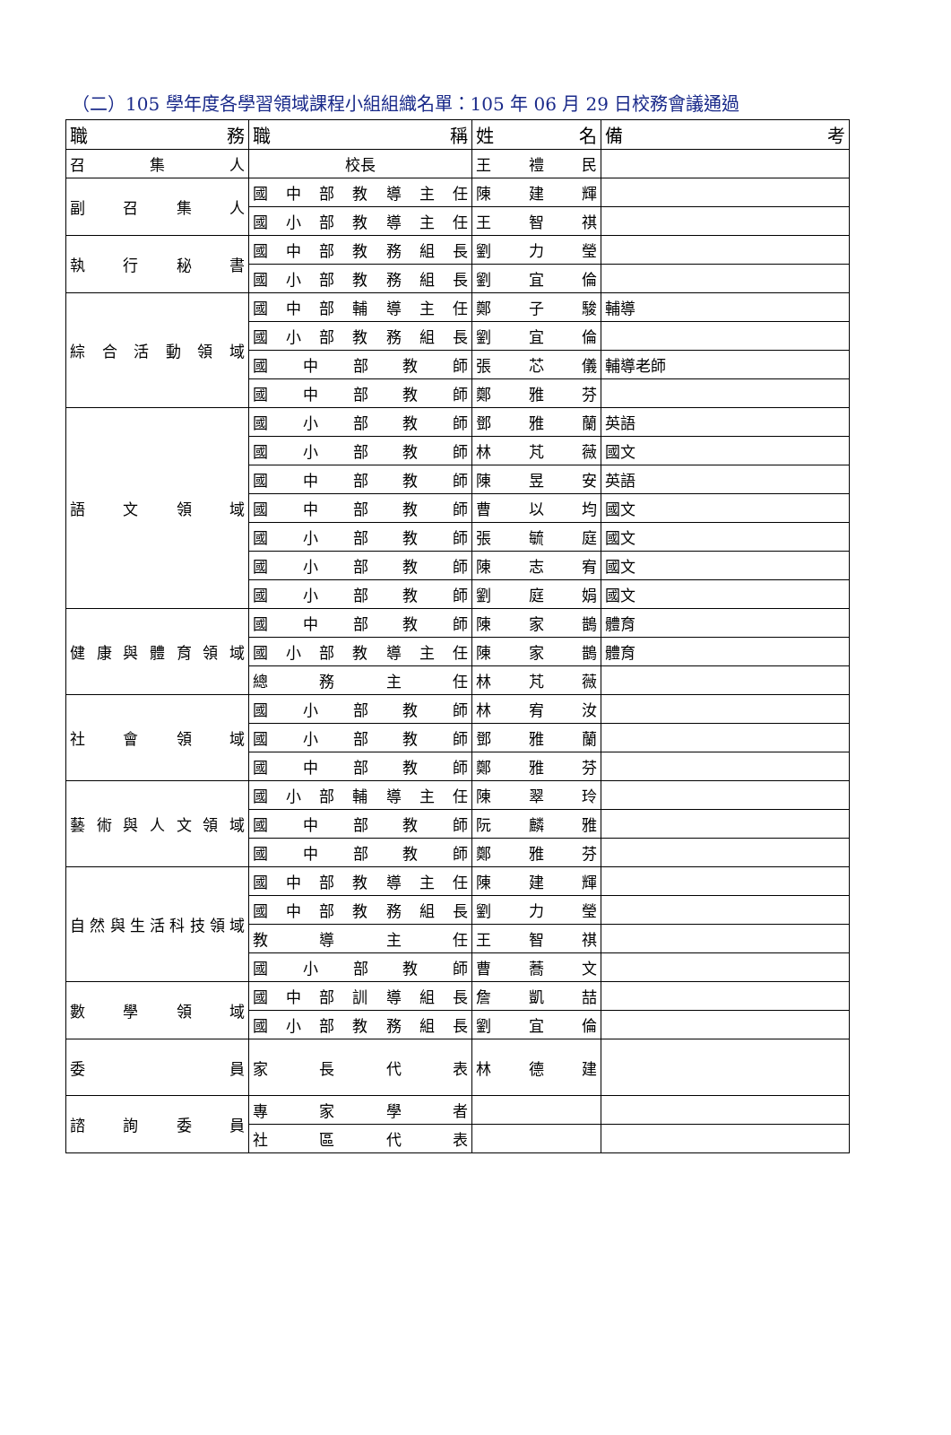（二）105 學年度各學習領域課程小組組織名單：105 年 06 月 29 日校務會議通過
| 職務 | 職稱 | 姓名 | 備考 |
| --- | --- | --- | --- |
| 召集人 | 校長 | 王禮民 | |
| 副召集人 | 國中部教導主任 | 陳建輝 | |
| | 國小部教導主任 | 王智祺 | |
| 執行秘書 | 國中部教務組長 | 劉力瑩 | |
| | 國小部教務組長 | 劉宜倫 | |
| 綜合活動領域 | 國中部輔導主任 | 鄭子駿 | 輔導 |
| | 國小部教務組長 | 劉宜倫 | |
| | 國中部教師 | 張芯儀 | 輔導老師 |
| | 國中部教師 | 鄭雅芬 | |
| 語文領域 | 國小部教師 | 鄧雅蘭 | 英語 |
| | 國小部教師 | 林芃薇 | 國文 |
| | 國中部教師 | 陳昱安 | 英語 |
| | 國中部教師 | 曹以均 | 國文 |
| | 國小部教師 | 張毓庭 | 國文 |
| | 國小部教師 | 陳志宥 | 國文 |
| | 國小部教師 | 劉庭娟 | 國文 |
| 健康與體育領域 | 國中部教師 | 陳家鵲 | 體育 |
| | 國小部教導主任 | 陳家鵲 | 體育 |
| | 總務主任 | 林芃薇 | |
| 社會領域 | 國小部教師 | 林宥汝 | |
| | 國小部教師 | 鄧雅蘭 | |
| | 國中部教師 | 鄭雅芬 | |
| 藝術與人文領域 | 國小部輔導主任 | 陳翠玲 | |
| | 國中部教師 | 阮麟雅 | |
| | 國中部教師 | 鄭雅芬 | |
| 自然與生活科技領域 | 國中部教導主任 | 陳建輝 | |
| | 國中部教務組長 | 劉力瑩 | |
| | 教導主任 | 王智祺 | |
| | 國小部教師 | 曹蕎文 | |
| 數學領域 | 國中部訓導組長 | 詹凱喆 | |
| | 國小部教務組長 | 劉宜倫 | |
| 委員 | 家長代表 | 林德建 | |
| 諮詢委員 | 專家學者 | | |
| | 社區代表 | | |